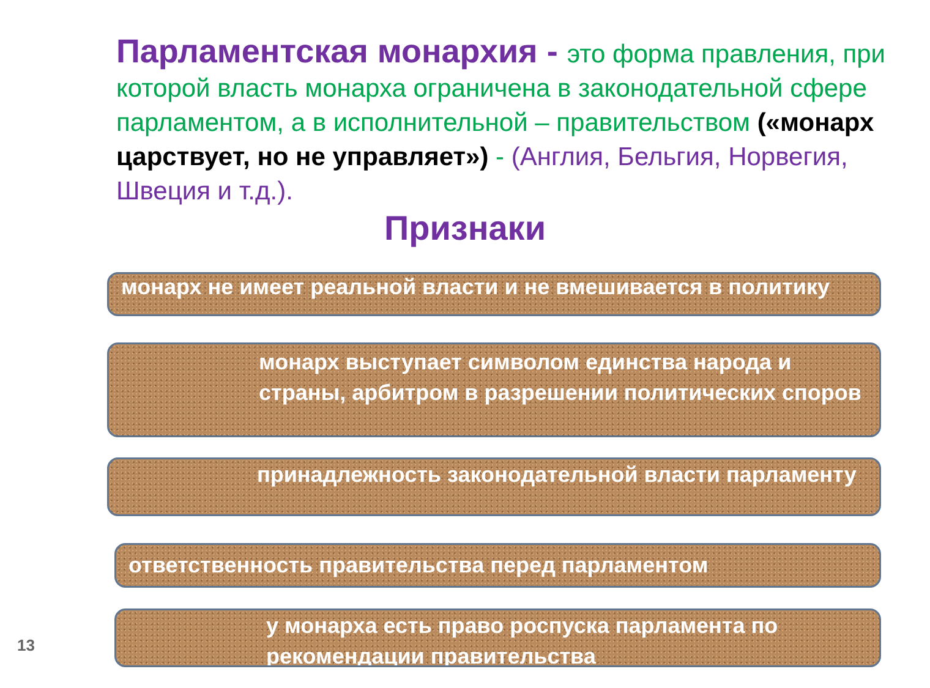Парламентская монархия - это форма правления, при которой власть монарха ограничена в законодательной сфере парламентом, а в исполнительной – правительством («монарх царствует, но не управляет») - (Англия, Бельгия, Норвегия, Швеция и т.д.).
Признаки
монарх не имеет реальной власти и не вмешивается в политику
монарх выступает символом единства народа и страны, арбитром в разрешении политических споров
принадлежность законодательной власти парламенту
ответственность правительства перед парламентом
у монарха есть право роспуска парламента по рекомендации правительства
13